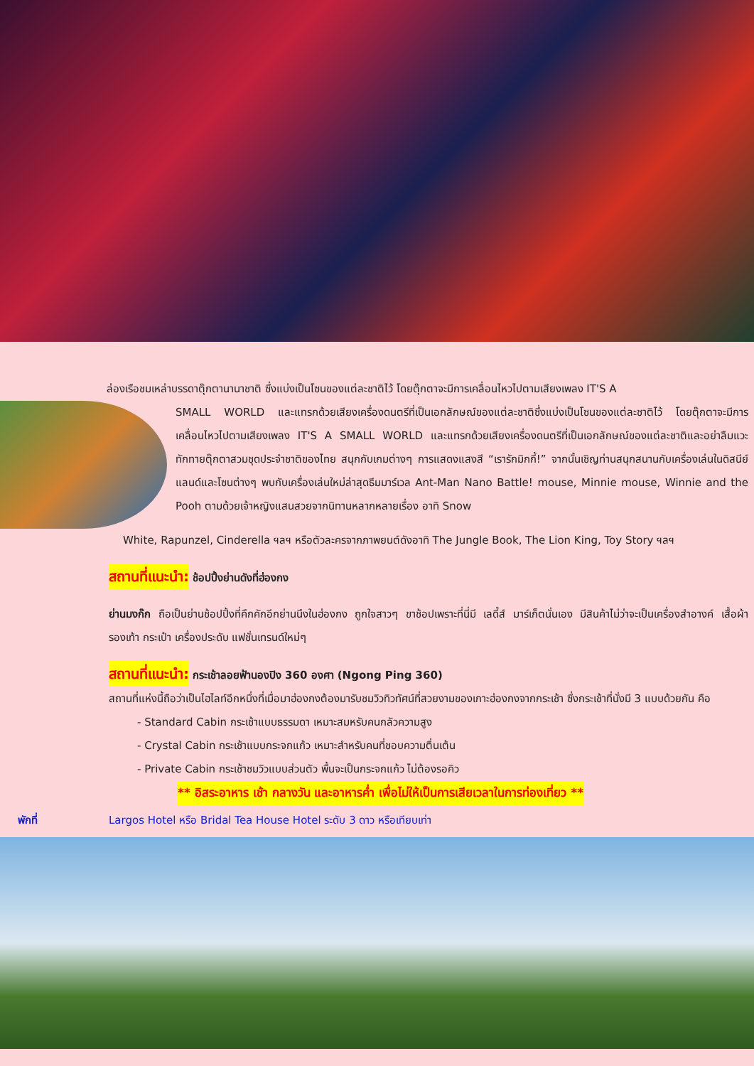ล่องเรือชมเหล่าบรรดาตุ๊กตานานาชาติ ซึ่งแบ่งเป็นโซนของแต่ละชาติไว้ โดยตุ๊กตาจะมีการเคลื่อนไหวไปตามเสียงเพลง IT'S A
SMALL WORLD และแทรกด้วยเสียงเครื่องดนตรีที่เป็นเอกลักษณ์ของแต่ละชาติซึ่งแบ่งเป็นโซนของแต่ละชาติไว้ โดยตุ๊กตาจะมีการเคลื่อนไหวไปตามเสียงเพลง IT'S A SMALL WORLD และแทรกด้วยเสียงเครื่องดนตรีที่เป็นเอกลักษณ์ของแต่ละชาติและอย่าลืมแวะทักทายตุ๊กตาสวมชุดประจำชาติของไทย สนุกกับเกมต่างๆ การแสดงแสงสี “เรารักมิกกี้!” จากนั้นเชิญท่านสนุกสนานกับเครื่องเล่นในดิสนีย์แลนด์และโซนต่างๆ พบกับเครื่องเล่นใหม่ล่าสุดธีมมาร์เวล Ant-Man Nano Battle! mouse, Minnie mouse, Winnie and the Pooh ตามด้วยเจ้าหญิงแสนสวยจากนิทานหลากหลายเรื่อง อาทิ Snow
White, Rapunzel, Cinderella ฯลฯ หรือตัวละครจากภาพยนต์ดังอาทิ The Jungle Book, The Lion King, Toy Story ฯลฯ
สถานที่แนะนำ: ช้อปปิ้งย่านดังที่ฮ่องกง
ย่านมงก๊ก ถือเป็นย่านช้อปปิ้งที่คึกคักอีกย่านนึงในฮ่องกง ถูกใจสาวๆ ขาช้อปเพราะที่นี่มี เลดี้ส์ มาร์เก็ตนั่นเอง มีสินค้าไม่ว่าจะเป็นเครื่องสำอางค์ เสื้อผ้า รองเท้า กระเป๋า เครื่องประดับ แฟชั่นเทรนด์ใหม่ๆ
สถานที่แนะนำ: กระเช้าลอยฟ้านองปิง 360 องศา (Ngong Ping 360)
สถานที่แห่งนี้ถือว่าเป็นไฮไลท์อีกหนึ่งที่เมื่อมาฮ่องกงต้องมารับชมวิวทิวทัศน์ที่สวยงามของเกาะฮ่องกงจากกระเช้า ซึ่งกระเช้าที่นั่งมี 3 แบบด้วยกัน คือ
- Standard Cabin กระเช้าแบบธรรมดา เหมาะสมหรับคนกลัวความสูง
- Crystal Cabin กระเช้าแบบกระจกแก้ว เหมาะสำหรับคนที่ชอบความตื่นเต้น
- Private Cabin กระเช้าชมวิวแบบส่วนตัว พื้นจะเป็นกระจกแก้ว ไม่ต้องรอคิว
** อิสระอาหาร เช้า กลางวัน และอาหารค่ำ เพื่อไม่ให้เป็นการเสียเวลาในการท่องเที่ยว **
พักที่ Largos Hotel หรือ Bridal Tea House Hotel ระดับ 3 ดาว หรือเทียบเท่า